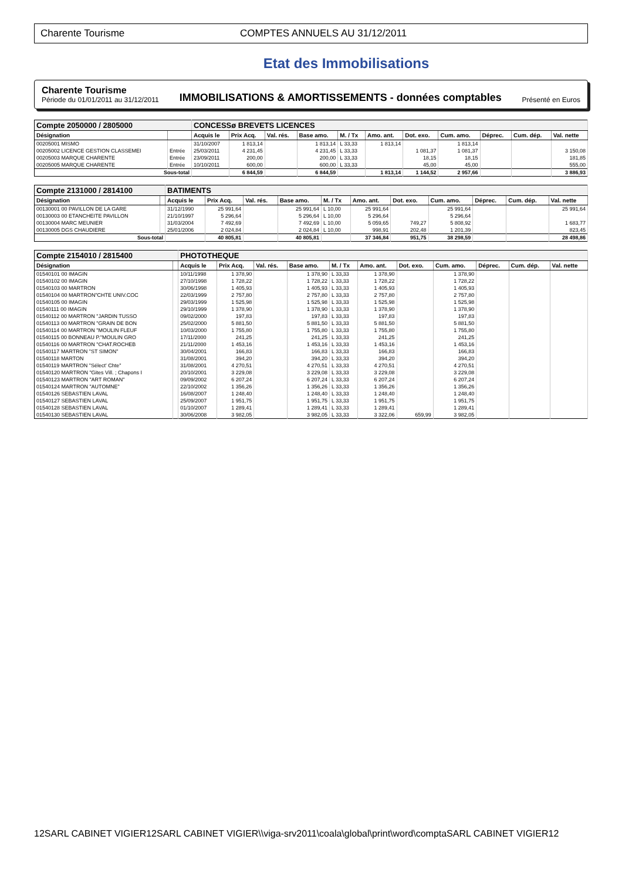Charente Tourisme COMPTES ANNUELS AU 31/12/2011
Etat des Immobilisations
Charente Tourisme
Période du 01/01/2011 au 31/12/2011
IMMOBILISATIONS & AMORTISSEMENTS - données comptables
Présenté en Euros
| Compte 2050000 / 2805000 | | CONCESSø BREVETS LICENCES | | | | | | | | | | |
| Désignation | | Acquis le | Prix Acq. | Val. rés. | Base amo. | M. / Tx | Amo. ant. | Dot. exo. | Cum. amo. | Déprec. | Cum. dép. | Val. nette |
| 00205001 MISMO | | 31/10/2007 | 1 813,14 | | 1 813,14 | L 33,33 | 1 813,14 | | 1 813,14 | | | |
| 00205002 LICENCE GESTION CLASSEMEI | Entrée | 25/03/2011 | 4 231,45 | | 4 231,45 | L 33,33 | | 1 081,37 | 1 081,37 | | | 3 150,08 |
| 00205003 MARQUE CHARENTE | Entrée | 23/09/2011 | 200,00 | | 200,00 | L 33,33 | | 18,15 | 18,15 | | | 181,85 |
| 00205005 MARQUE CHARENTE | Entrée | 10/10/2011 | 600,00 | | 600,00 | L 33,33 | | 45,00 | 45,00 | | | 555,00 |
| Sous-total | | | 6 844,59 | | 6 844,59 | | 1 813,14 | 1 144,52 | 2 957,66 | | | 3 886,93 |
| Compte 2131000 / 2814100 | | BATIMENTS | | | | | | | | | | |
| Désignation | | Acquis le | Prix Acq. | Val. rés. | Base amo. | M. / Tx | Amo. ant. | Dot. exo. | Cum. amo. | Déprec. | Cum. dép. | Val. nette |
| 00130001 00 PAVILLON DE LA GARE | | 31/12/1990 | 25 991,64 | | 25 991,64 | L 10,00 | 25 991,64 | | 25 991,64 | | | 25 991,64 |
| 00130003 00 ETANCHEITE PAVILLON | | 21/10/1997 | 5 296,64 | | 5 296,64 | L 10,00 | 5 296,64 | | 5 296,64 | | | |
| 00130004 MARC MEUNIER | | 31/03/2004 | 7 492,69 | | 7 492,69 | L 10,00 | 5 059,65 | 749,27 | 5 808,92 | | | 1 683,77 |
| 00130005 DGS CHAUDIERE | | 25/01/2006 | 2 024,84 | | 2 024,84 | L 10,00 | 998,91 | 202,48 | 1 201,39 | | | 823,45 |
| Sous-total | | | 40 805,81 | | 40 805,81 | | 37 346,84 | 951,75 | 38 298,59 | | | 28 498,86 |
| Compte 2154010 / 2815400 | | PHOTOTHEQUE | | | | | | | | | | |
| Désignation | | Acquis le | Prix Acq. | Val. rés. | Base amo. | M. / Tx | Amo. ant. | Dot. exo. | Cum. amo. | Déprec. | Cum. dép. | Val. nette |
| 01540101 00 IMAGIN | | 10/11/1998 | 1 378,90 | | 1 378,90 | L 33,33 | 1 378,90 | | 1 378,90 | | | |
| 01540102 00 IMAGIN | | 27/10/1998 | 1 728,22 | | 1 728,22 | L 33,33 | 1 728,22 | | 1 728,22 | | | |
| 01540103 00 MARTRON | | 30/06/1998 | 1 405,93 | | 1 405,93 | L 33,33 | 1 405,93 | | 1 405,93 | | | |
| 01540104 00 MARTRON"CHTE UNIV.COC | | 22/03/1999 | 2 757,80 | | 2 757,80 | L 33,33 | 2 757,80 | | 2 757,80 | | | |
| 01540105 00 IMAGIN | | 29/03/1999 | 1 525,98 | | 1 525,98 | L 33,33 | 1 525,98 | | 1 525,98 | | | |
| 01540111 00 IMAGIN | | 29/10/1999 | 1 378,90 | | 1 378,90 | L 33,33 | 1 378,90 | | 1 378,90 | | | |
| 01540112 00 MARTRON "JARDIN TUSSO | | 09/02/2000 | 197,83 | | 197,83 | L 33,33 | 197,83 | | 197,83 | | | |
| 01540113 00 MARTRON "GRAIN DE BON | | 25/02/2000 | 5 881,50 | | 5 881,50 | L 33,33 | 5 881,50 | | 5 881,50 | | | |
| 01540114 00 MARTRON "MOULIN FLEUF | | 10/03/2000 | 1 755,80 | | 1 755,80 | L 33,33 | 1 755,80 | | 1 755,80 | | | |
| 01540115 00 BONNEAU P."MOULIN GRO | | 17/11/2000 | 241,25 | | 241,25 | L 33,33 | 241,25 | | 241,25 | | | |
| 01540116 00 MARTRON "CHAT.ROCHEB | | 21/11/2000 | 1 453,16 | | 1 453,16 | L 33,33 | 1 453,16 | | 1 453,16 | | | |
| 01540117 MARTRON "ST SIMON" | | 30/04/2001 | 166,83 | | 166,83 | L 33,33 | 166,83 | | 166,83 | | | |
| 01540118 MARTON | | 31/08/2001 | 394,20 | | 394,20 | L 33,33 | 394,20 | | 394,20 | | | |
| 01540119 MARTRON "Sélect' Chte" | | 31/08/2001 | 4 270,51 | | 4 270,51 | L 33,33 | 4 270,51 | | 4 270,51 | | | |
| 01540120 MARTRON "Gites Vill. ; Chapons I | | 20/10/2001 | 3 229,08 | | 3 229,08 | L 33,33 | 3 229,08 | | 3 229,08 | | | |
| 01540123 MARTRON "ART ROMAN" | | 09/09/2002 | 6 207,24 | | 6 207,24 | L 33,33 | 6 207,24 | | 6 207,24 | | | |
| 01540124 MARTRON "AUTOMNE" | | 22/10/2002 | 1 356,26 | | 1 356,26 | L 33,33 | 1 356,26 | | 1 356,26 | | | |
| 01540126 SEBASTIEN LAVAL | | 16/08/2007 | 1 248,40 | | 1 248,40 | L 33,33 | 1 248,40 | | 1 248,40 | | | |
| 01540127 SEBASTIEN LAVAL | | 25/09/2007 | 1 951,75 | | 1 951,75 | L 33,33 | 1 951,75 | | 1 951,75 | | | |
| 01540128 SEBASTIEN LAVAL | | 01/10/2007 | 1 289,41 | | 1 289,41 | L 33,33 | 1 289,41 | | 1 289,41 | | | |
| 01540130 SEBASTIEN LAVAL | | 30/06/2008 | 3 982,05 | | 3 982,05 | L 33,33 | 3 322,06 | 659,99 | 3 982,05 | | | |
12SARL CABINET VIGIER12SARL CABINET VIGIER\\viga-srv2011\coala\global\print\word\comptaSARL CABINET VIGIER12